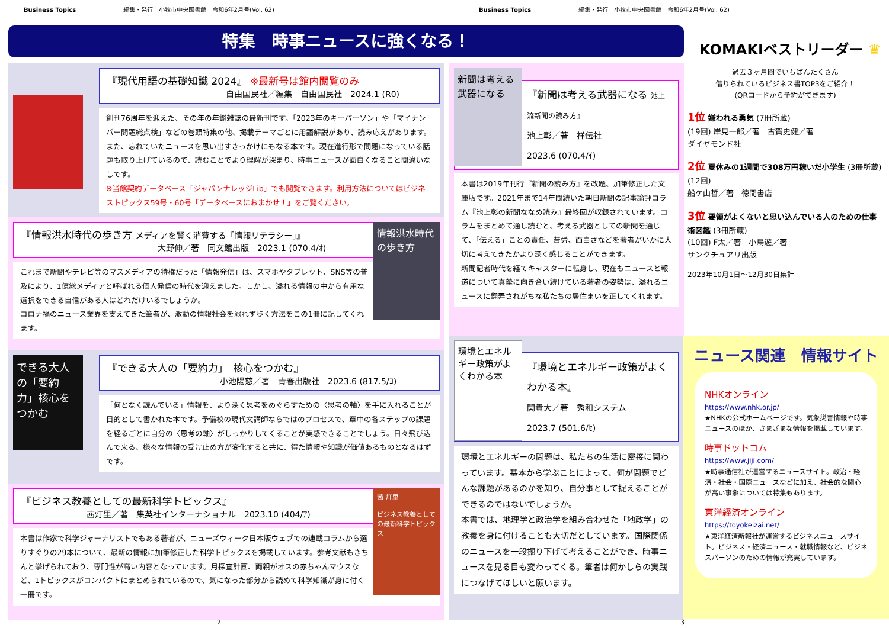Business Topics　　　　　　　　編集・発行　小牧市中央図書館　令和6年2月号(Vol. 62)
Business Topics　　　　　　　　編集・発行　小牧市中央図書館　令和6年2月号(Vol. 62)
特集　時事ニュースに強くなる！
『現代用語の基礎知識 2024』 ※最新号は館内閲覧のみ
自由国民社／編集　自由国民社　2024.1 (R0)
創刊76周年を迎えた、その年の年鑑雑誌の最新刊です。「2023年のキーパーソン」や「マイナンバー問題総点検」などの巻頭特集の他、掲載テーマごとに用語解説があり、読み応えがあります。また、忘れていたニュースを思い出すきっかけにもなる本です。現在進行形で問題になっている話題も取り上げているので、読むことでより理解が深まり、時事ニュースが面白くなること間違いなしです。
※当館契約データベース「ジャパンナレッジLib」でも閲覧できます。利用方法についてはビジネストピックス59号・60号「データベースにおまかせ！」をご覧ください。
情報洪水時代の歩き方
『情報洪水時代の歩き方 メディアを賢く消費する「情報リテラシー」』
大野伸／著　同文館出版　2023.1 (070.4/ｵ)
これまで新聞やテレビ等のマスメディアの特権だった「情報発信」は、スマホやタブレット、SNS等の普及により、1億総メディアと呼ばれる個人発信の時代を迎えました。しかし、溢れる情報の中から有用な選択をできる自信がある人はどれだけいるでしょうか。
コロナ禍のニュース業界を支えてきた筆者が、激動の情報社会を溺れず歩く方法をこの1冊に記してくれます。
できる大人の「要約力」核心をつかむ
『できる大人の「要約力」　核心をつかむ』
小池陽慈／著　青春出版社　2023.6 (817.5/ｺ)
「何となく読んでいる」情報を、より深く思考をめぐらすための〈思考の軸〉を手に入れることが目的として書かれた本です。予備校の現代文講師ならではのプロセスで、章中の各ステップの課題を経るごとに自分の〈思考の軸〉がしっかりしてくることが実感できることでしょう。日々飛び込んで来る、様々な情報の受け止め方が変化すると共に、得た情報や知識が価値あるものとなるはずです。
茜 灯里
ビジネス教養としての最新科学トピックス
『ビジネス教養としての最新科学トピックス』
茜灯里／著　集英社インターナショナル　2023.10 (404/ｱ)
本書は作家で科学ジャーナリストでもある著者が、ニューズウィーク日本版ウェブでの連載コラムから選りすぐりの29本について、最新の情報に加筆修正した科学トピックスを掲載しています。参考文献もきちんと挙げられており、専門性が高い内容となっています。月探査計画、両親がオスの赤ちゃんマウスなど、1トピックスがコンパクトにまとめられているので、気になった部分から読めて科学知識が身に付く一冊です。
新聞は考える武器になる
『新聞は考える武器になる 池上流新聞の読み方』
池上彰／著　祥伝社
2023.6 (070.4/ｲ)
本書は2019年刊行『新聞の読み方』を改題、加筆修正した文庫版です。2021年まで14年間続いた朝日新聞の記事論評コラム『池上彰の新聞ななめ読み』最終回が収録されています。コラムをまとめて通し読むと、考える武器としての新聞を通じて、「伝える」ことの責任、苦労、面白さなどを著者がいかに大切に考えてきたかより深く感じることができます。
新聞記者時代を経てキャスターに転身し、現在もニュースと報道について真摯に向き合い続けている著者の姿勢は、溢れるニュースに翻弄されがちな私たちの居住まいを正してくれます。
環境とエネルギー政策がよくわかる本
『環境とエネルギー政策がよくわかる本』
関貴大／著　秀和システム
2023.7 (501.6/ｾ)
環境とエネルギーの問題は、私たちの生活に密接に関わっています。基本から学ぶことによって、何が問題でどんな課題があるのかを知り、自分事として捉えることができるのではないでしょうか。
本書では、地理学と政治学を組み合わせた「地政学」の教養を身に付けることも大切だとしています。国際関係のニュースを一段掘り下げて考えることができ、時事ニュースを見る目も変わってくる。筆者は何かしらの実践につなげてほしいと願います。
KOMAKIベストリーダー ♛
過去３ヶ月間でいちばんたくさん
借りられているビジネス書TOP3をご紹介！
(QRコードから予約ができます)
1位 嫌われる勇気 (7冊所蔵)
(19回) 岸見一郎／著　古賀史健／著
ダイヤモンド社
2位 夏休みの1週間で308万円稼いだ小学生 (3冊所蔵) (12回)
船ケ山哲／著　徳間書店
3位 要領がよくないと思い込んでいる人のための仕事術図鑑 (3冊所蔵)
(10回) F太／著　小鳥遊／著
サンクチュアリ出版
2023年10月1日～12月30日集計
ニュース関連　情報サイト
NHKオンライン
https://www.nhk.or.jp/
★NHKの公式ホームページです。気象災害情報や時事ニュースのほか、さまざまな情報を掲載しています。
時事ドットコム
https://www.jiji.com/
★時事通信社が運営するニュースサイト。政治・経済・社会・国際ニュースなどに加え、社会的な関心が高い事象については特集もあります。
東洋経済オンライン
https://toyokeizai.net/
★東洋経済新報社が運営するビジネスニュースサイト。ビジネス・経済ニュース・就職情報など、ビジネスパーソンのための情報が充実しています。
2 3